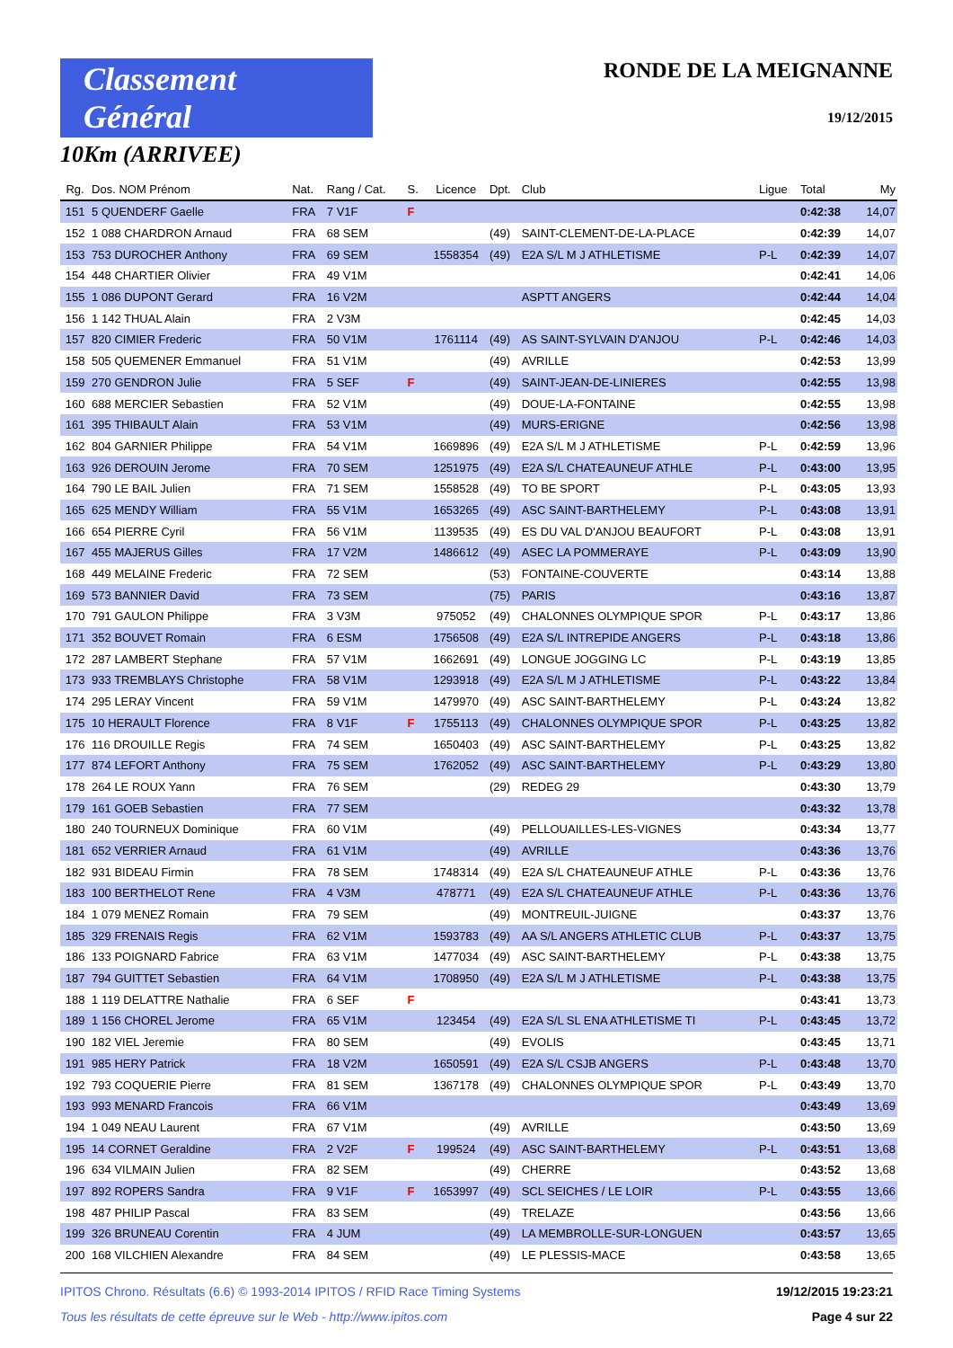Classement Général
10Km (ARRIVEE)
RONDE DE LA MEIGNANNE
19/12/2015
| Rg. | Dos. NOM Prénom | Nat. | Rang / Cat. | S. | Licence | Dpt. | Club | Ligue | Total | My |
| --- | --- | --- | --- | --- | --- | --- | --- | --- | --- | --- |
| 151 | 5 QUENDERF Gaelle | FRA | 7 V1F | F | | | | | 0:42:38 | 14,07 |
| 152 | 1 088 CHARDRON Arnaud | FRA | 68 SEM | | | (49) | SAINT-CLEMENT-DE-LA-PLACE | | 0:42:39 | 14,07 |
| 153 | 753 DUROCHER Anthony | FRA | 69 SEM | | 1558354 | (49) | E2A S/L M J ATHLETISME | P-L | 0:42:39 | 14,07 |
| 154 | 448 CHARTIER Olivier | FRA | 49 V1M | | | | | | 0:42:41 | 14,06 |
| 155 | 1 086 DUPONT Gerard | FRA | 16 V2M | | | | ASPTT ANGERS | | 0:42:44 | 14,04 |
| 156 | 1 142 THUAL Alain | FRA | 2 V3M | | | | | | 0:42:45 | 14,03 |
| 157 | 820 CIMIER Frederic | FRA | 50 V1M | | 1761114 | (49) | AS SAINT-SYLVAIN D'ANJOU | P-L | 0:42:46 | 14,03 |
| 158 | 505 QUEMENER Emmanuel | FRA | 51 V1M | | | (49) | AVRILLE | | 0:42:53 | 13,99 |
| 159 | 270 GENDRON Julie | FRA | 5 SEF | F | | (49) | SAINT-JEAN-DE-LINIERES | | 0:42:55 | 13,98 |
| 160 | 688 MERCIER Sebastien | FRA | 52 V1M | | | (49) | DOUE-LA-FONTAINE | | 0:42:55 | 13,98 |
| 161 | 395 THIBAULT Alain | FRA | 53 V1M | | | (49) | MURS-ERIGNE | | 0:42:56 | 13,98 |
| 162 | 804 GARNIER Philippe | FRA | 54 V1M | | 1669896 | (49) | E2A S/L M J ATHLETISME | P-L | 0:42:59 | 13,96 |
| 163 | 926 DEROUIN Jerome | FRA | 70 SEM | | 1251975 | (49) | E2A S/L CHATEAUNEUF ATHLE | P-L | 0:43:00 | 13,95 |
| 164 | 790 LE BAIL Julien | FRA | 71 SEM | | 1558528 | (49) | TO BE SPORT | P-L | 0:43:05 | 13,93 |
| 165 | 625 MENDY William | FRA | 55 V1M | | 1653265 | (49) | ASC SAINT-BARTHELEMY | P-L | 0:43:08 | 13,91 |
| 166 | 654 PIERRE Cyril | FRA | 56 V1M | | 1139535 | (49) | ES DU VAL D'ANJOU BEAUFORT | P-L | 0:43:08 | 13,91 |
| 167 | 455 MAJERUS Gilles | FRA | 17 V2M | | 1486612 | (49) | ASEC LA POMMERAYE | P-L | 0:43:09 | 13,90 |
| 168 | 449 MELAINE Frederic | FRA | 72 SEM | | | (53) | FONTAINE-COUVERTE | | 0:43:14 | 13,88 |
| 169 | 573 BANNIER David | FRA | 73 SEM | | | (75) | PARIS | | 0:43:16 | 13,87 |
| 170 | 791 GAULON Philippe | FRA | 3 V3M | | 975052 | (49) | CHALONNES OLYMPIQUE SPOR | P-L | 0:43:17 | 13,86 |
| 171 | 352 BOUVET Romain | FRA | 6 ESM | | 1756508 | (49) | E2A S/L INTREPIDE ANGERS | P-L | 0:43:18 | 13,86 |
| 172 | 287 LAMBERT Stephane | FRA | 57 V1M | | 1662691 | (49) | LONGUE JOGGING LC | P-L | 0:43:19 | 13,85 |
| 173 | 933 TREMBLAYS Christophe | FRA | 58 V1M | | 1293918 | (49) | E2A S/L M J ATHLETISME | P-L | 0:43:22 | 13,84 |
| 174 | 295 LERAY Vincent | FRA | 59 V1M | | 1479970 | (49) | ASC SAINT-BARTHELEMY | P-L | 0:43:24 | 13,82 |
| 175 | 10 HERAULT Florence | FRA | 8 V1F | F | 1755113 | (49) | CHALONNES OLYMPIQUE SPOR | P-L | 0:43:25 | 13,82 |
| 176 | 116 DROUILLE Regis | FRA | 74 SEM | | 1650403 | (49) | ASC SAINT-BARTHELEMY | P-L | 0:43:25 | 13,82 |
| 177 | 874 LEFORT Anthony | FRA | 75 SEM | | 1762052 | (49) | ASC SAINT-BARTHELEMY | P-L | 0:43:29 | 13,80 |
| 178 | 264 LE ROUX Yann | FRA | 76 SEM | | | (29) | REDEG 29 | | 0:43:30 | 13,79 |
| 179 | 161 GOEB Sebastien | FRA | 77 SEM | | | | | | 0:43:32 | 13,78 |
| 180 | 240 TOURNEUX Dominique | FRA | 60 V1M | | | (49) | PELLOUAILLES-LES-VIGNES | | 0:43:34 | 13,77 |
| 181 | 652 VERRIER Arnaud | FRA | 61 V1M | | | (49) | AVRILLE | | 0:43:36 | 13,76 |
| 182 | 931 BIDEAU Firmin | FRA | 78 SEM | | 1748314 | (49) | E2A S/L CHATEAUNEUF ATHLE | P-L | 0:43:36 | 13,76 |
| 183 | 100 BERTHELOT Rene | FRA | 4 V3M | | 478771 | (49) | E2A S/L CHATEAUNEUF ATHLE | P-L | 0:43:36 | 13,76 |
| 184 | 1 079 MENEZ Romain | FRA | 79 SEM | | | (49) | MONTREUIL-JUIGNE | | 0:43:37 | 13,76 |
| 185 | 329 FRENAIS Regis | FRA | 62 V1M | | 1593783 | (49) | AA S/L ANGERS ATHLETIC CLUB | P-L | 0:43:37 | 13,75 |
| 186 | 133 POIGNARD Fabrice | FRA | 63 V1M | | 1477034 | (49) | ASC SAINT-BARTHELEMY | P-L | 0:43:38 | 13,75 |
| 187 | 794 GUITTET Sebastien | FRA | 64 V1M | | 1708950 | (49) | E2A S/L M J ATHLETISME | P-L | 0:43:38 | 13,75 |
| 188 | 1 119 DELATTRE Nathalie | FRA | 6 SEF | F | | | | | 0:43:41 | 13,73 |
| 189 | 1 156 CHOREL Jerome | FRA | 65 V1M | | 123454 | (49) | E2A S/L SL ENA ATHLETISME TI | P-L | 0:43:45 | 13,72 |
| 190 | 182 VIEL Jeremie | FRA | 80 SEM | | | (49) | EVOLIS | | 0:43:45 | 13,71 |
| 191 | 985 HERY Patrick | FRA | 18 V2M | | 1650591 | (49) | E2A S/L CSJB ANGERS | P-L | 0:43:48 | 13,70 |
| 192 | 793 COQUERIE Pierre | FRA | 81 SEM | | 1367178 | (49) | CHALONNES OLYMPIQUE SPOR | P-L | 0:43:49 | 13,70 |
| 193 | 993 MENARD Francois | FRA | 66 V1M | | | | | | 0:43:49 | 13,69 |
| 194 | 1 049 NEAU Laurent | FRA | 67 V1M | | | (49) | AVRILLE | | 0:43:50 | 13,69 |
| 195 | 14 CORNET Geraldine | FRA | 2 V2F | F | 199524 | (49) | ASC SAINT-BARTHELEMY | P-L | 0:43:51 | 13,68 |
| 196 | 634 VILMAIN Julien | FRA | 82 SEM | | | (49) | CHERRE | | 0:43:52 | 13,68 |
| 197 | 892 ROPERS Sandra | FRA | 9 V1F | F | 1653997 | (49) | SCL SEICHES / LE LOIR | P-L | 0:43:55 | 13,66 |
| 198 | 487 PHILIP Pascal | FRA | 83 SEM | | | (49) | TRELAZE | | 0:43:56 | 13,66 |
| 199 | 326 BRUNEAU Corentin | FRA | 4 JUM | | | (49) | LA MEMBROLLE-SUR-LONGUEN | | 0:43:57 | 13,65 |
| 200 | 168 VILCHIEN Alexandre | FRA | 84 SEM | | | (49) | LE PLESSIS-MACE | | 0:43:58 | 13,65 |
IPITOS Chrono. Résultats (6.6) © 1993-2014 IPITOS / RFID Race Timing Systems 19/12/2015 19:23:21
Tous les résultats de cette épreuve sur le Web - http://www.ipitos.com Page 4 sur 22